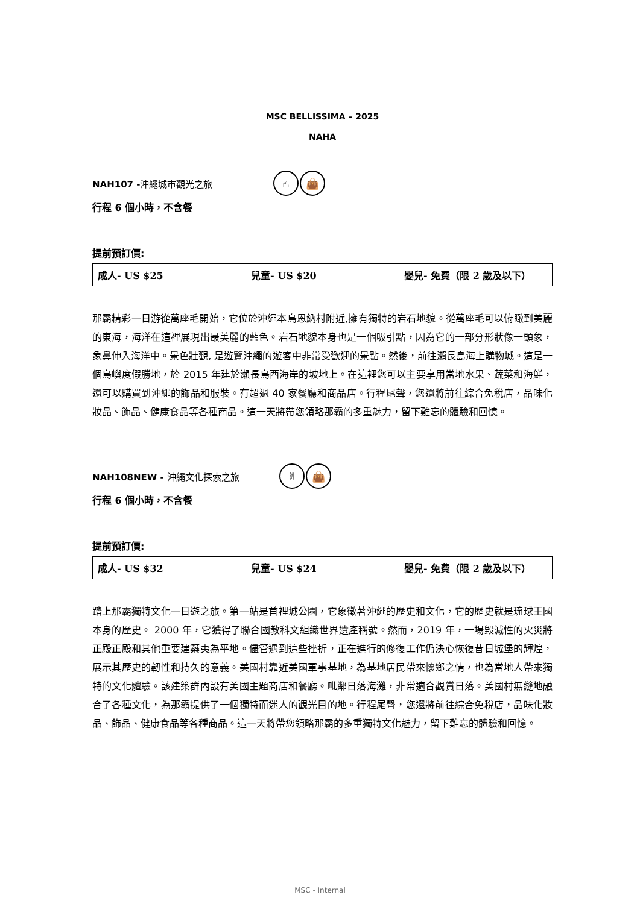MSC BELLISSIMA – 2025
NAHA
NAH107 -沖繩城市觀光之旅
☝ 👜
行程 6 個小時，不含餐
提前預訂價:
| 成人- US $25 | 兒童- US $20 | 嬰兒- 免費（限 2 歲及以下） |
那霸精彩一日游從萬座毛開始，它位於沖繩本島恩納村附近,擁有獨特的岩石地貌。從萬座毛可以俯瞰到美麗的東海，海洋在這裡展現出最美麗的藍色。岩石地貌本身也是一個吸引點，因為它的一部分形狀像一頭象，象鼻伸入海洋中。景色壯觀, 是遊覽沖繩的遊客中非常受歡迎的景點。然後，前往瀨長島海上購物城。這是一個島嶼度假勝地，於 2015 年建於瀨長島西海岸的坡地上。在這裡您可以主要享用當地水果、蔬菜和海鮮，還可以購買到沖繩的飾品和服裝。有超過 40 家餐廳和商品店。行程尾聲，您還將前往綜合免稅店，品味化妝品、飾品、健康食品等各種商品。這一天將帶您領略那霸的多重魅力，留下難忘的體驗和回憶。
NAH108NEW - 沖繩文化探索之旅
✌ 👜
行程 6 個小時，不含餐
提前預訂價:
| 成人- US $32 | 兒童- US $24 | 嬰兒- 免費（限 2 歲及以下） |
踏上那霸獨特文化一日遊之旅。第一站是首裡城公園，它象徵著沖繩的歷史和文化，它的歷史就是琉球王國本身的歷史。 2000 年，它獲得了聯合國教科文組織世界遺產稱號。然而，2019 年，一場毀滅性的火災將正殿正殿和其他重要建築夷為平地。儘管遇到這些挫折，正在進行的修復工作仍決心恢復昔日城堡的輝煌，展示其歷史的韌性和持久的意義。美國村靠近美國軍事基地，為基地居民帶來懷鄉之情，也為當地人帶來獨特的文化體驗。該建築群內設有美國主題商店和餐廳。毗鄰日落海灘，非常適合觀賞日落。美國村無縫地融合了各種文化，為那霸提供了一個獨特而迷人的觀光目的地。行程尾聲，您還將前往綜合免稅店，品味化妝品、飾品、健康食品等各種商品。這一天將帶您領略那霸的多重獨特文化魅力，留下難忘的體驗和回憶。
MSC - Internal